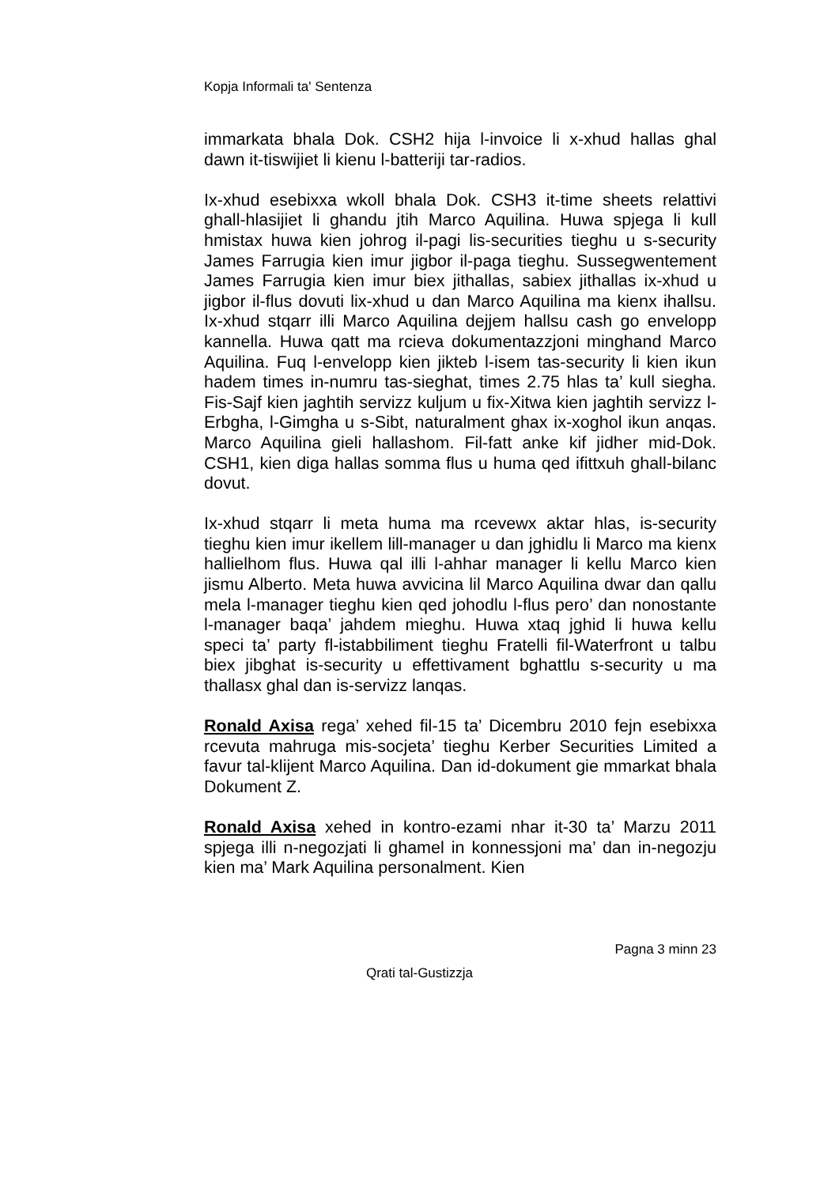Kopja Informali ta' Sentenza
immarkata bhala Dok. CSH2 hija l-invoice li x-xhud hallas ghal dawn it-tiswijiet li kienu l-batteriji tar-radios.
Ix-xhud esebixxa wkoll bhala Dok. CSH3 it-time sheets relattivi ghall-hlasijiet li ghandu jtih Marco Aquilina. Huwa spjega li kull hmistax huwa kien johrog il-pagi lis-securities tieghu u s-security James Farrugia kien imur jigbor il-paga tieghu. Sussegwentement James Farrugia kien imur biex jithallas, sabiex jithallas ix-xhud u jigbor il-flus dovuti lix-xhud u dan Marco Aquilina ma kienx ihallsu. Ix-xhud stqarr illi Marco Aquilina dejjem hallsu cash go envelopp kannella. Huwa qatt ma rcieva dokumentazzjoni minghand Marco Aquilina. Fuq l-envelopp kien jikteb l-isem tas-security li kien ikun hadem times in-numru tas-sieghat, times 2.75 hlas ta’ kull siegha. Fis-Sajf kien jaghtih servizz kuljum u fix-Xitwa kien jaghtih servizz l-Erbgha, l-Gimgha u s-Sibt, naturalment ghax ix-xoghol ikun anqas. Marco Aquilina gieli hallashom. Fil-fatt anke kif jidher mid-Dok. CSH1, kien diga hallas somma flus u huma qed ifittxuh ghall-bilanc dovut.
Ix-xhud stqarr li meta huma ma rcevewx aktar hlas, is-security tieghu kien imur ikellem lill-manager u dan jghidlu li Marco ma kienx hallielhom flus. Huwa qal illi l-ahhar manager li kellu Marco kien jismu Alberto. Meta huwa avvicina lil Marco Aquilina dwar dan qallu mela l-manager tieghu kien qed johodlu l-flus pero’ dan nonostante l-manager baqa’ jahdem mieghu. Huwa xtaq jghid li huwa kellu speci ta’ party fl-istabbiliment tieghu Fratelli fil-Waterfront u talbu biex jibghat is-security u effettivament bghattlu s-security u ma thallasx ghal dan is-servizz lanqas.
Ronald Axisa rega’ xehed fil-15 ta’ Dicembru 2010 fejn esebixxa rcevuta mahruga mis-socjeta’ tieghu Kerber Securities Limited a favur tal-klijent Marco Aquilina. Dan id-dokument gie mmarkat bhala Dokument Z.
Ronald Axisa xehed in kontro-ezami nhar it-30 ta’ Marzu 2011 spjega illi n-negozjati li ghamel in konnessjoni ma’ dan in-negozju kien ma’ Mark Aquilina personalment. Kien
Pagna 3 minn 23
Qrati tal-Gustizzja